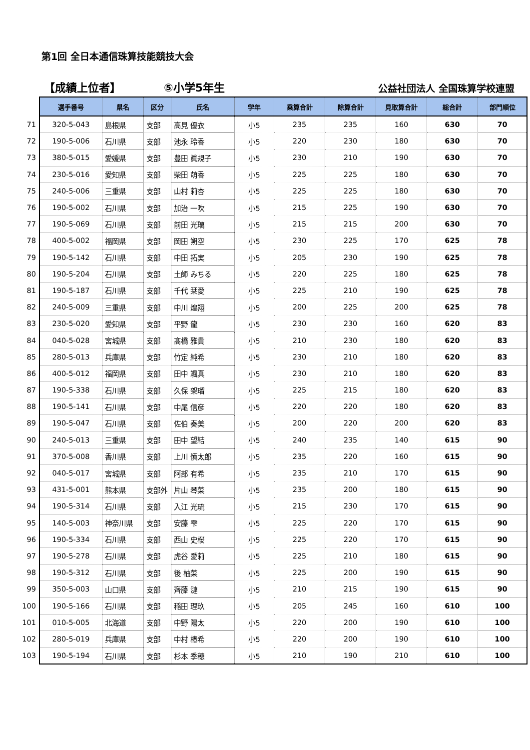第1回 全日本通信珠算技能競技大会
【成績上位者】
⑤小学5年生
公益社団法人 全国珠算学校連盟
| | 選手番号 | 県名 | 区分 | 氏名 | 学年 | 乗算合計 | 除算合計 | 見取算合計 | 総合計 | 部門順位 |
| --- | --- | --- | --- | --- | --- | --- | --- | --- | --- | --- |
| 71 | 320-5-043 | 島根県 | 支部 | 高見 優衣 | 小5 | 235 | 235 | 160 | 630 | 70 |
| 72 | 190-5-006 | 石川県 | 支部 | 池永 玲香 | 小5 | 220 | 230 | 180 | 630 | 70 |
| 73 | 380-5-015 | 愛媛県 | 支部 | 豊田 眞規子 | 小5 | 230 | 210 | 190 | 630 | 70 |
| 74 | 230-5-016 | 愛知県 | 支部 | 柴田 萌香 | 小5 | 225 | 225 | 180 | 630 | 70 |
| 75 | 240-5-006 | 三重県 | 支部 | 山村 莉杏 | 小5 | 225 | 225 | 180 | 630 | 70 |
| 76 | 190-5-002 | 石川県 | 支部 | 加治 一吹 | 小5 | 215 | 225 | 190 | 630 | 70 |
| 77 | 190-5-069 | 石川県 | 支部 | 前田 光璃 | 小5 | 215 | 215 | 200 | 630 | 70 |
| 78 | 400-5-002 | 福岡県 | 支部 | 岡田 朔空 | 小5 | 230 | 225 | 170 | 625 | 78 |
| 79 | 190-5-142 | 石川県 | 支部 | 中田 拓実 | 小5 | 205 | 230 | 190 | 625 | 78 |
| 80 | 190-5-204 | 石川県 | 支部 | 土師 みちる | 小5 | 220 | 225 | 180 | 625 | 78 |
| 81 | 190-5-187 | 石川県 | 支部 | 千代 栞愛 | 小5 | 225 | 210 | 190 | 625 | 78 |
| 82 | 240-5-009 | 三重県 | 支部 | 中川 煌翔 | 小5 | 200 | 225 | 200 | 625 | 78 |
| 83 | 230-5-020 | 愛知県 | 支部 | 平野 龍 | 小5 | 230 | 230 | 160 | 620 | 83 |
| 84 | 040-5-028 | 宮城県 | 支部 | 髙橋 雅貴 | 小5 | 210 | 230 | 180 | 620 | 83 |
| 85 | 280-5-013 | 兵庫県 | 支部 | 竹定 純希 | 小5 | 230 | 210 | 180 | 620 | 83 |
| 86 | 400-5-012 | 福岡県 | 支部 | 田中 颯真 | 小5 | 230 | 210 | 180 | 620 | 83 |
| 87 | 190-5-338 | 石川県 | 支部 | 久保 架瑠 | 小5 | 225 | 215 | 180 | 620 | 83 |
| 88 | 190-5-141 | 石川県 | 支部 | 中尾 信彦 | 小5 | 220 | 220 | 180 | 620 | 83 |
| 89 | 190-5-047 | 石川県 | 支部 | 佐伯 奏美 | 小5 | 200 | 220 | 200 | 620 | 83 |
| 90 | 240-5-013 | 三重県 | 支部 | 田中 望結 | 小5 | 240 | 235 | 140 | 615 | 90 |
| 91 | 370-5-008 | 香川県 | 支部 | 上川 慎太郎 | 小5 | 235 | 220 | 160 | 615 | 90 |
| 92 | 040-5-017 | 宮城県 | 支部 | 阿部 有希 | 小5 | 235 | 210 | 170 | 615 | 90 |
| 93 | 431-5-001 | 熊本県 | 支部外 | 片山 琴菜 | 小5 | 235 | 200 | 180 | 615 | 90 |
| 94 | 190-5-314 | 石川県 | 支部 | 入江 光琉 | 小5 | 215 | 230 | 170 | 615 | 90 |
| 95 | 140-5-003 | 神奈川県 | 支部 | 安藤 雫 | 小5 | 225 | 220 | 170 | 615 | 90 |
| 96 | 190-5-334 | 石川県 | 支部 | 西山 史桜 | 小5 | 225 | 220 | 170 | 615 | 90 |
| 97 | 190-5-278 | 石川県 | 支部 | 虎谷 愛莉 | 小5 | 225 | 210 | 180 | 615 | 90 |
| 98 | 190-5-312 | 石川県 | 支部 | 後 柚菜 | 小5 | 225 | 200 | 190 | 615 | 90 |
| 99 | 350-5-003 | 山口県 | 支部 | 齊藤 漣 | 小5 | 210 | 215 | 190 | 615 | 90 |
| 100 | 190-5-166 | 石川県 | 支部 | 稲田 理玖 | 小5 | 205 | 245 | 160 | 610 | 100 |
| 101 | 010-5-005 | 北海道 | 支部 | 中野 陽太 | 小5 | 220 | 200 | 190 | 610 | 100 |
| 102 | 280-5-019 | 兵庫県 | 支部 | 中村 椿希 | 小5 | 220 | 200 | 190 | 610 | 100 |
| 103 | 190-5-194 | 石川県 | 支部 | 杉本 季穂 | 小5 | 210 | 190 | 210 | 610 | 100 |